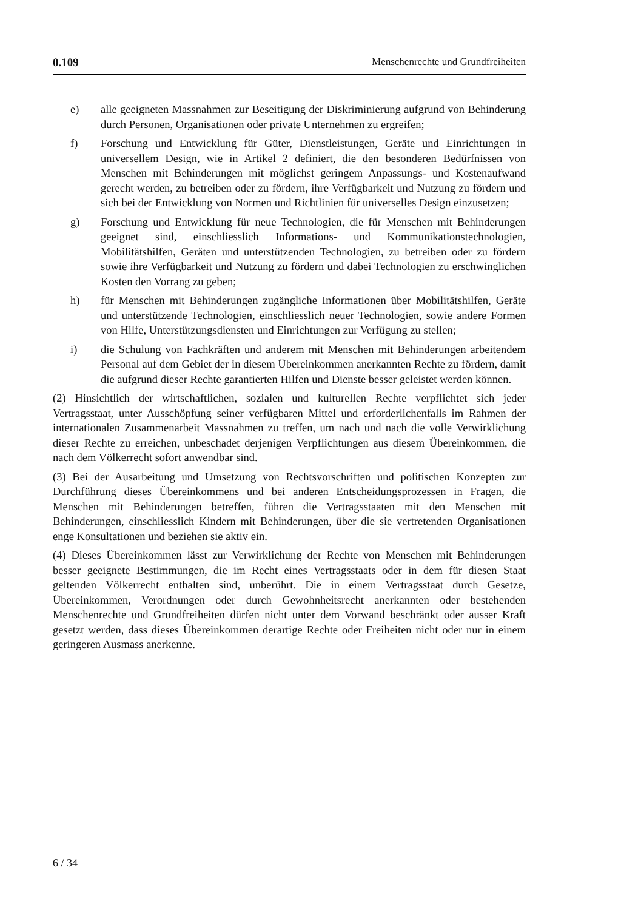0.109 Menschenrechte und Grundfreiheiten
e) alle geeigneten Massnahmen zur Beseitigung der Diskriminierung aufgrund von Behinderung durch Personen, Organisationen oder private Unternehmen zu ergreifen;
f) Forschung und Entwicklung für Güter, Dienstleistungen, Geräte und Einrichtungen in universellem Design, wie in Artikel 2 definiert, die den besonderen Bedürfnissen von Menschen mit Behinderungen mit möglichst geringem Anpassungs- und Kostenaufwand gerecht werden, zu betreiben oder zu fördern, ihre Verfügbarkeit und Nutzung zu fördern und sich bei der Entwicklung von Normen und Richtlinien für universelles Design einzusetzen;
g) Forschung und Entwicklung für neue Technologien, die für Menschen mit Behinderungen geeignet sind, einschliesslich Informations- und Kommunikationstechnologien, Mobilitätshilfen, Geräten und unterstützenden Technologien, zu betreiben oder zu fördern sowie ihre Verfügbarkeit und Nutzung zu fördern und dabei Technologien zu erschwinglichen Kosten den Vorrang zu geben;
h) für Menschen mit Behinderungen zugängliche Informationen über Mobilitätshilfen, Geräte und unterstützende Technologien, einschliesslich neuer Technologien, sowie andere Formen von Hilfe, Unterstützungsdiensten und Einrichtungen zur Verfügung zu stellen;
i) die Schulung von Fachkräften und anderem mit Menschen mit Behinderungen arbeitendem Personal auf dem Gebiet der in diesem Übereinkommen anerkannten Rechte zu fördern, damit die aufgrund dieser Rechte garantierten Hilfen und Dienste besser geleistet werden können.
(2) Hinsichtlich der wirtschaftlichen, sozialen und kulturellen Rechte verpflichtet sich jeder Vertragsstaat, unter Ausschöpfung seiner verfügbaren Mittel und erforderlichenfalls im Rahmen der internationalen Zusammenarbeit Massnahmen zu treffen, um nach und nach die volle Verwirklichung dieser Rechte zu erreichen, unbeschadet derjenigen Verpflichtungen aus diesem Übereinkommen, die nach dem Völkerrecht sofort anwendbar sind.
(3) Bei der Ausarbeitung und Umsetzung von Rechtsvorschriften und politischen Konzepten zur Durchführung dieses Übereinkommens und bei anderen Entscheidungsprozessen in Fragen, die Menschen mit Behinderungen betreffen, führen die Vertragsstaaten mit den Menschen mit Behinderungen, einschliesslich Kindern mit Behinderungen, über die sie vertretenden Organisationen enge Konsultationen und beziehen sie aktiv ein.
(4) Dieses Übereinkommen lässt zur Verwirklichung der Rechte von Menschen mit Behinderungen besser geeignete Bestimmungen, die im Recht eines Vertragsstaats oder in dem für diesen Staat geltenden Völkerrecht enthalten sind, unberührt. Die in einem Vertragsstaat durch Gesetze, Übereinkommen, Verordnungen oder durch Gewohnheitsrecht anerkannten oder bestehenden Menschenrechte und Grundfreiheiten dürfen nicht unter dem Vorwand beschränkt oder ausser Kraft gesetzt werden, dass dieses Übereinkommen derartige Rechte oder Freiheiten nicht oder nur in einem geringeren Ausmass anerkenne.
6 / 34